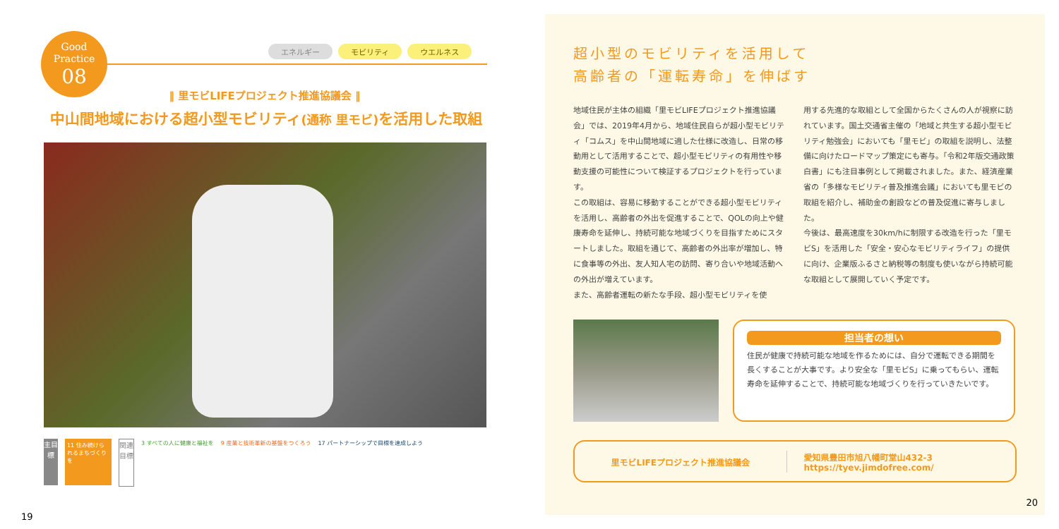Good
Practice
08
エネルギー モビリティ ウエルネス
‖ 里モビLIFEプロジェクト推進協議会 ‖
中山間地域における超小型モビリティ(通称 里モビ) を活用した取組
主目標
11 住み続けられるまちづくりを
関連目標
3 すべての人に健康と福祉を 9 産業と技術革新の基盤をつくろう 17 パートナーシップで目標を達成しよう
19
超小型のモビリティを活用して
高齢者の「運転寿命」を伸ばす
地域住民が主体の組織「里モビLIFEプロジェクト推進協議会」では、2019年4月から、地域住民自らが超小型モビリティ「コムス」を中山間地域に適した仕様に改造し、日常の移動用として活用することで、超小型モビリティの有用性や移動支援の可能性について検証するプロジェクトを行っています。
この取組は、容易に移動することができる超小型モビリティを活用し、高齢者の外出を促進することで、QOLの向上や健康寿命を延伸し、持続可能な地域づくりを目指すためにスタートしました。取組を通じて、高齢者の外出率が増加し、特に食事等の外出、友人知人宅の訪問、寄り合いや地域活動への外出が増えています。
また、高齢者運転の新たな手段、超小型モビリティを使
用する先進的な取組として全国からたくさんの人が視察に訪れています。国土交通省主催の「地域と共生する超小型モビリティ勉強会」においても「里モビ」の取組を説明し、法整備に向けたロードマップ策定にも寄与。「令和2年版交通政策白書」にも注目事例として掲載されました。また、経済産業省の「多様なモビリティ普及推進会議」においても里モビの取組を紹介し、補助金の創設などの普及促進に寄与しました。
今後は、最高速度を30km/hに制限する改造を行った「里モビS」を活用した「安全・安心なモビリティライフ」の提供に向け、企業版ふるさと納税等の制度も使いながら持続可能な取組として展開していく予定です。
担当者の想い
住民が健康で持続可能な地域を作るためには、自分で運転できる期間を長くすることが大事です。より安全な「里モビS」に乗ってもらい、運転寿命を延伸することで、持続可能な地域づくりを行っていきたいです。
里モビLIFEプロジェクト推進協議会
愛知県豊田市旭八幡町堂山432-3
https://tyev.jimdofree.com/
20